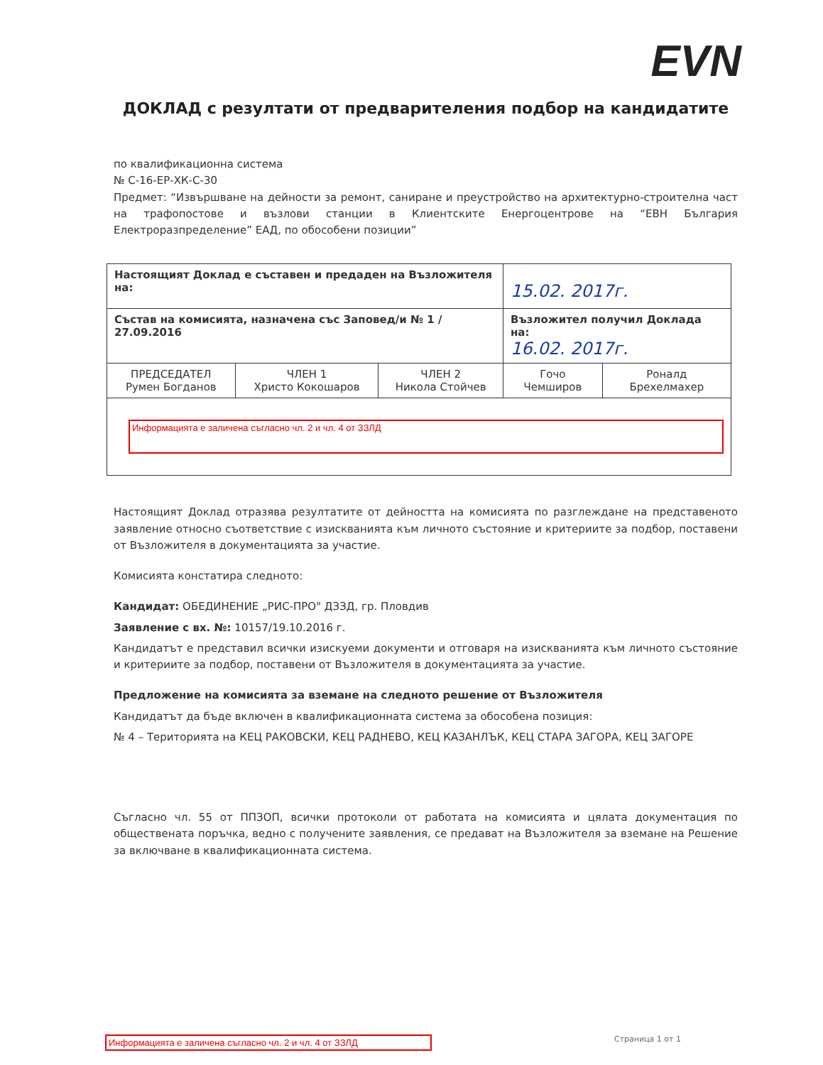EVN
ДОКЛАД с резултати от предварителения подбор на кандидатите
по квалификационна система
№ С-16-ЕР-ХК-С-30
Предмет: “Извършване на дейности за ремонт, саниране и преустройство на архитектурно-строителна част на трафопостове и възлови станции в Клиентските Енергоцентрове на “ЕВН България Електроразпределение” ЕАД, по обособени позиции”
| Настоящият Доклад е съставен и предаден на Възложителя на: | | | 15.02. 2017г. | |
| Състав на комисията, назначена със Заповед/и № 1 / 27.09.2016 | | | Възложител получил Доклада на: 16.02. 2017г. | |
| ПРЕДСЕДАТЕЛ Румен Богданов | ЧЛЕН 1 Христо Кокошаров | ЧЛЕН 2 Никола Стойчев | Гочо Чемширов | Роналд Брехелмахер |
| Информацията е заличена съгласно чл. 2 и чл. 4 от ЗЗЛД | | | | |
Настоящият Доклад отразява резултатите от дейността на комисията по разглеждане на представеното заявление относно съответствие с изискванията към личното състояние и критериите за подбор, поставени от Възложителя в документацията за участие.
Комисията констатира следното:
Кандидат: ОБЕДИНЕНИЕ „РИС-ПРО" ДЗЗД, гр. Пловдив
Заявление с вх. №: 10157/19.10.2016 г.
Кандидатът е представил всички изискуеми документи и отговаря на изискванията към личното състояние и критериите за подбор, поставени от Възложителя в документацията за участие.
Предложение на комисията за вземане на следното решение от Възложителя
Кандидатът да бъде включен в квалификационната система за обособена позиция:
№ 4 – Територията на КЕЦ РАКОВСКИ, КЕЦ РАДНЕВО, КЕЦ КАЗАНЛЪК, КЕЦ СТАРА ЗАГОРА, КЕЦ ЗАГОРЕ
Съгласно чл. 55 от ППЗОП, всички протоколи от работата на комисията и цялата документация по обществената поръчка, ведно с получените заявления, се предават на Възложителя за вземане на Решение за включване в квалификационната система.
Информацията е заличена съгласно чл. 2 и чл. 4 от ЗЗЛД
Страница 1 от 1